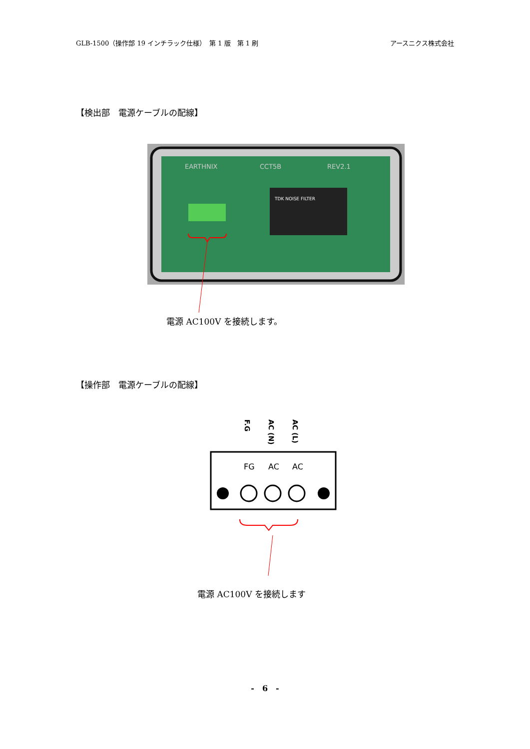GLB-1500（操作部 19 インチラック仕様）　第 1 版　第 1 刷 アースニクス株式会社
【検出部　電源ケーブルの配線】
EARTHNIX
CCT5B
REV2.1
TDK NOISE FILTER
電源 AC100V を接続します。
【操作部　電源ケーブルの配線】
F.G
AC (N)
AC (L)
FG
AC
AC
電源 AC100V を接続します
-　6　-